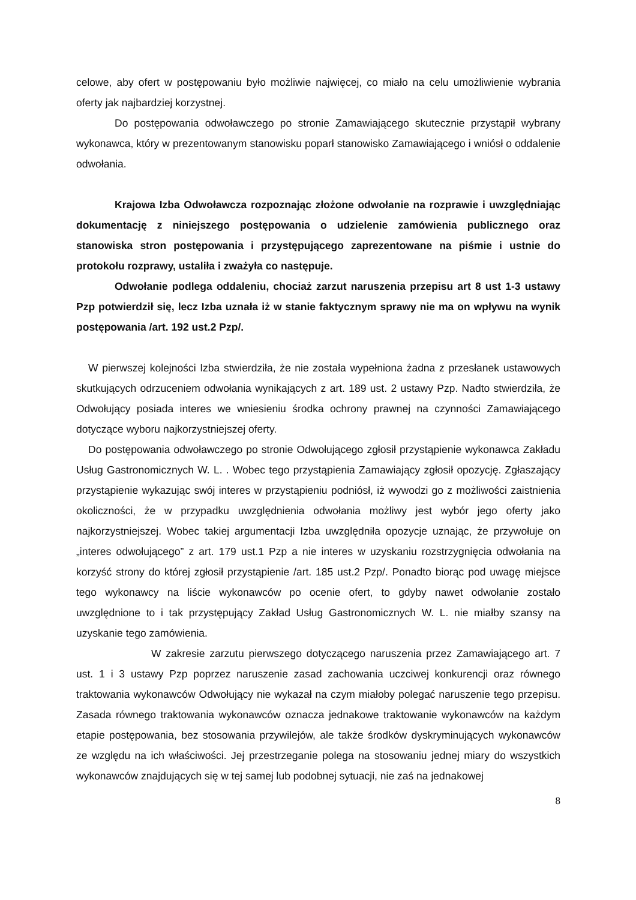celowe, aby ofert w postępowaniu było możliwie najwięcej, co miało na celu umożliwienie wybrania oferty jak najbardziej korzystnej.
Do postępowania odwoławczego po stronie Zamawiającego skutecznie przystąpił wybrany wykonawca, który w prezentowanym stanowisku poparł stanowisko Zamawiającego i wniósł o oddalenie odwołania.
Krajowa Izba Odwoławcza rozpoznając złożone odwołanie na rozprawie i uwzględniając dokumentację z niniejszego postępowania o udzielenie zamówienia publicznego oraz stanowiska stron postępowania i przystępującego zaprezentowane na piśmie i ustnie do protokołu rozprawy, ustaliła i zważyła co następuje.
Odwołanie podlega oddaleniu, chociaż zarzut naruszenia przepisu art 8 ust 1-3 ustawy Pzp potwierdził się, lecz Izba uznała iż w stanie faktycznym sprawy nie ma on wpływu na wynik postępowania /art. 192 ust.2 Pzp/.
W pierwszej kolejności Izba stwierdziła, że nie została wypełniona żadna z przesłanek ustawowych skutkujących odrzuceniem odwołania wynikających z art. 189 ust. 2 ustawy Pzp. Nadto stwierdziła, że Odwołujący posiada interes we wniesieniu środka ochrony prawnej na czynności Zamawiającego dotyczące wyboru najkorzystniejszej oferty.
Do postępowania odwoławczego po stronie Odwołującego zgłosił przystąpienie wykonawca Zakładu Usług Gastronomicznych W. L. . Wobec tego przystąpienia Zamawiający zgłosił opozycję. Zgłaszający przystąpienie wykazując swój interes w przystąpieniu podniósł, iż wywodzi go z możliwości zaistnienia okoliczności, że w przypadku uwzględnienia odwołania możliwy jest wybór jego oferty jako najkorzystniejszej. Wobec takiej argumentacji Izba uwzględniła opozycje uznając, że przywołuje on „interes odwołującego” z art. 179 ust.1 Pzp a nie interes w uzyskaniu rozstrzygnięcia odwołania na korzyść strony do której zgłosił przystąpienie /art. 185 ust.2 Pzp/. Ponadto biorąc pod uwagę miejsce tego wykonawcy na liście wykonawców po ocenie ofert, to gdyby nawet odwołanie zostało uwzględnione to i tak przystępujący Zakład Usług Gastronomicznych W. L. nie miałby szansy na uzyskanie tego zamówienia.
W zakresie zarzutu pierwszego dotyczącego naruszenia przez Zamawiającego art. 7 ust. 1 i 3 ustawy Pzp poprzez naruszenie zasad zachowania uczciwej konkurencji oraz równego traktowania wykonawców Odwołujący nie wykazał na czym miałoby polegać naruszenie tego przepisu. Zasada równego traktowania wykonawców oznacza jednakowe traktowanie wykonawców na każdym etapie postępowania, bez stosowania przywilejów, ale także środków dyskryminujących wykonawców ze względu na ich właściwości. Jej przestrzeganie polega na stosowaniu jednej miary do wszystkich wykonawców znajdujących się w tej samej lub podobnej sytuacji, nie zaś na jednakowej
8